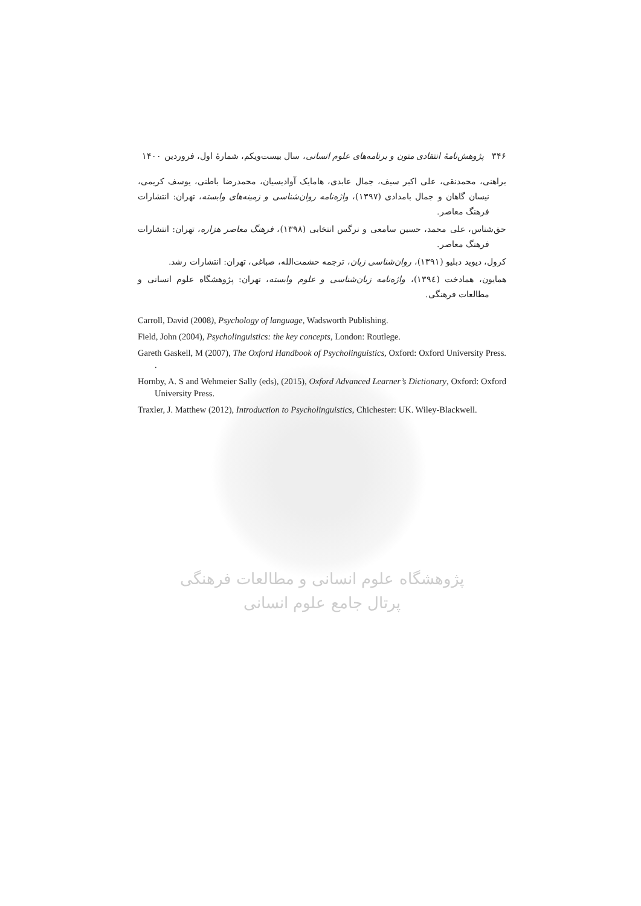۳۴۶ پژوهش‌نامهٔ انتقادی متون و برنامه‌های علوم انسانی، سال بیست‌ویکم، شمارهٔ اول، فروردین ۱۴۰۰
براهنی، محمدنقی، علی اکبر سیف، جمال عابدی، هامایک آوادیسیان، محمدرضا باطنی، یوسف کریمی، نیسان گاهان و جمال بامدادی (۱۳۹۷)، واژه‌نامه روان‌شناسی و زمینه‌های وابسته، تهران: انتشارات فرهنگ معاصر.
حق‌شناس، علی محمد، حسین سامعی و نرگس انتخابی (۱۳۹۸)، فرهنگ معاصر هزاره، تهران: انتشارات فرهنگ معاصر.
کرول، دیوید دبلیو (۱۳۹۱)، روان‌شناسی زبان، ترجمه حشمت‌الله، صباغی، تهران: انتشارات رشد.
همایون، همادخت (۱۳۹٤)، واژه‌نامه زبان‌شناسی و علوم وابسته، تهران: پژوهشگاه علوم انسانی و مطالعات فرهنگی.
Carroll, David (2008), Psychology of language, Wadsworth Publishing.
Field, John (2004), Psycholinguistics: the key concepts, London: Routlege.
Gareth Gaskell, M (2007), The Oxford Handbook of Psycholinguistics, Oxford: Oxford University Press. .
Hornby, A. S and Wehmeier Sally (eds), (2015), Oxford Advanced Learner’s Dictionary, Oxford: Oxford University Press.
Traxler, J. Matthew (2012), Introduction to Psycholinguistics, Chichester: UK. Wiley-Blackwell.
پژوهشگاه علوم انسانی و مطالعات فرهنگی
پرتال جامع علوم انسانی